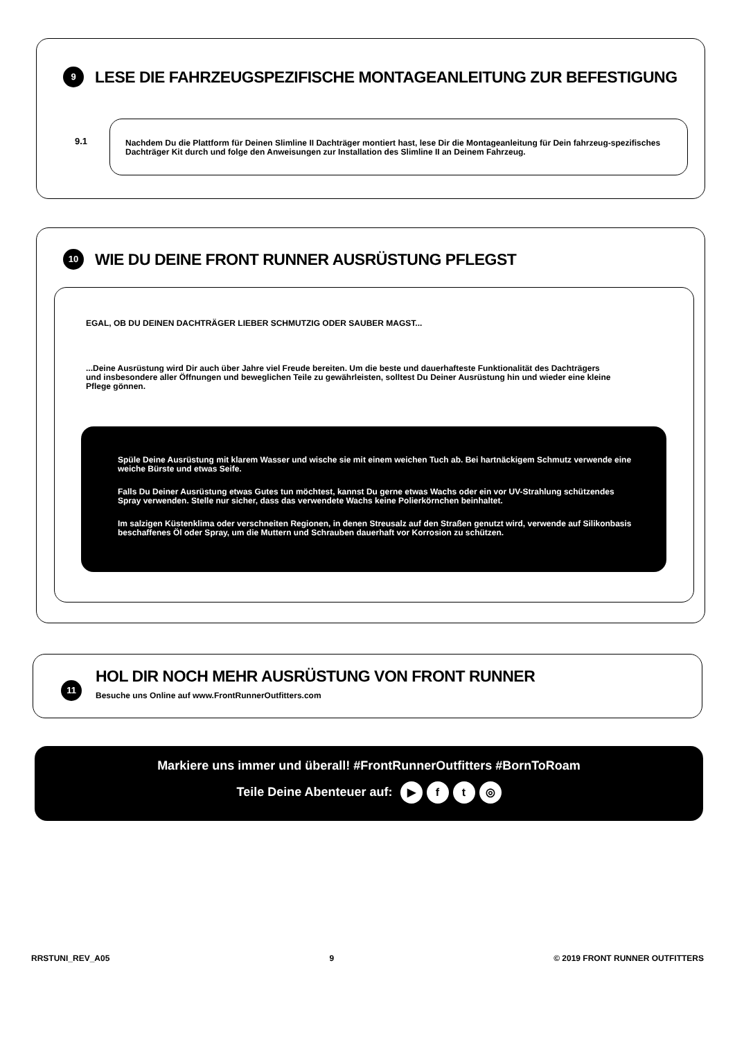9
LESE DIE FAHRZEUGSPEZIFISCHE MONTAGEANLEITUNG ZUR BEFESTIGUNG
9.1
Nachdem Du die Plattform für Deinen Slimline II Dachträger montiert hast, lese Dir die Montageanleitung für Dein fahrzeug-spezifisches Dachträger Kit durch und folge den Anweisungen zur Installation des Slimline II an Deinem Fahrzeug.
10
WIE DU DEINE FRONT RUNNER AUSRÜSTUNG PFLEGST
EGAL, OB DU DEINEN DACHTRÄGER LIEBER SCHMUTZIG ODER SAUBER MAGST...
...Deine Ausrüstung wird Dir auch über Jahre viel Freude bereiten. Um die beste und dauerhafteste Funktionalität des Dachträgers und insbesondere aller Öffnungen und beweglichen Teile zu gewährleisten, solltest Du Deiner Ausrüstung hin und wieder eine kleine Pflege gönnen.
Spüle Deine Ausrüstung mit klarem Wasser und wische sie mit einem weichen Tuch ab. Bei hartnäckigem Schmutz verwende eine weiche Bürste und etwas Seife.
Falls Du Deiner Ausrüstung etwas Gutes tun möchtest, kannst Du gerne etwas Wachs oder ein vor UV-Strahlung schützendes Spray verwenden. Stelle nur sicher, dass das verwendete Wachs keine Polierkörnchen beinhaltet.
Im salzigen Küstenklima oder verschneiten Regionen, in denen Streusalz auf den Straßen genutzt wird, verwende auf Silikonbasis beschaffenes Öl oder Spray, um die Muttern und Schrauben dauerhaft vor Korrosion zu schützen.
11
HOL DIR NOCH MEHR AUSRÜSTUNG VON FRONT RUNNER
Besuche uns Online auf www.FrontRunnerOutfitters.com
Markiere uns immer und überall! #FrontRunnerOutfitters #BornToRoam
Teile Deine Abenteuer auf: ▶ ft ◎
RRSTUNI_REV_A05 9 © 2019 FRONT RUNNER OUTFITTERS